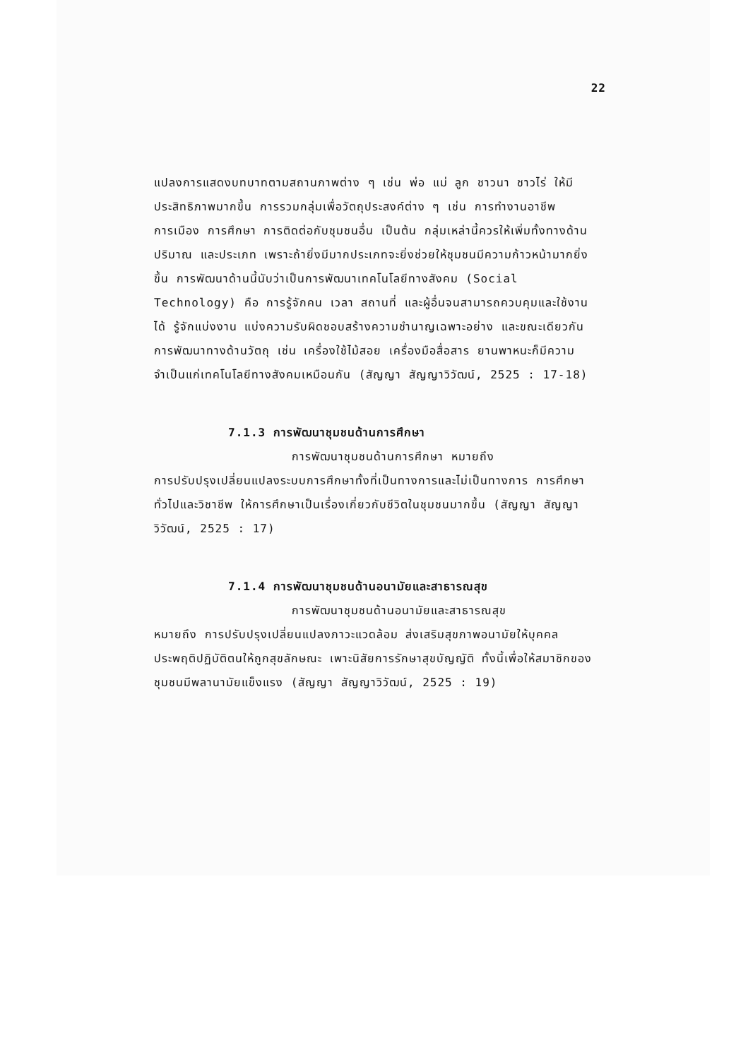22
แปลงการแสดงบทบาทตามสถานภาพต่าง ๆ เช่น พ่อ แม่ ลูก ชาวนา ชาวไร่ ให้มีประสิทธิภาพมากขึ้น การรวมกลุ่มเพื่อวัตถุประสงค์ต่าง ๆ เช่น การทำงานอาชีพ การเมือง การศึกษา การติดต่อกับชุมชนอื่น เป็นต้น กลุ่มเหล่านี้ควรให้เพิ่มทั้งทางด้านปริมาณ และประเภท เพราะถ้ายิ่งมีมากประเภทจะยิ่งช่วยให้ชุมชนมีความก้าวหน้ามากยิ่งขึ้น การพัฒนาด้านนี้นับว่าเป็นการพัฒนาเทคโนโลยีทางสังคม (Social Technology) คือ การรู้จักคน เวลา สถานที่ และผู้อื่นจนสามารถควบคุมและใช้งานได้ รู้จักแบ่งงาน แบ่งความรับผิดชอบสร้างความชำนาญเฉพาะอย่าง และขณะเดียวกันการพัฒนาทางด้านวัตถุ เช่น เครื่องใช้ไม้สอย เครื่องมือสื่อสาร ยานพาหนะก็มีความจำเป็นแก่เทคโนโลยีทางสังคมเหมือนกัน (สัญญา สัญญาวิวัฒน์, 2525 : 17-18)
7.1.3 การพัฒนาชุมชนด้านการศึกษา
การพัฒนาชุมชนด้านการศึกษา หมายถึง
การปรับปรุงเปลี่ยนแปลงระบบการศึกษาทั้งที่เป็นทางการและไม่เป็นทางการ การศึกษาทั่วไปและวิชาชีพ ให้การศึกษาเป็นเรื่องเกี่ยวกับชีวิตในชุมชนมากขึ้น (สัญญา สัญญาวิวัฒน์, 2525 : 17)
7.1.4 การพัฒนาชุมชนด้านอนามัยและสาธารณสุข
การพัฒนาชุมชนด้านอนามัยและสาธารณสุข
หมายถึง การปรับปรุงเปลี่ยนแปลงภาวะแวดล้อม ส่งเสริมสุขภาพอนามัยให้บุคคลประพฤติปฏิบัติตนให้ถูกสุขลักษณะ เพาะนิสัยการรักษาสุขบัญญัติ ทั้งนี้เพื่อให้สมาชิกของชุมชนมีพลานามัยแข็งแรง (สัญญา สัญญาวิวัฒน์, 2525 : 19)